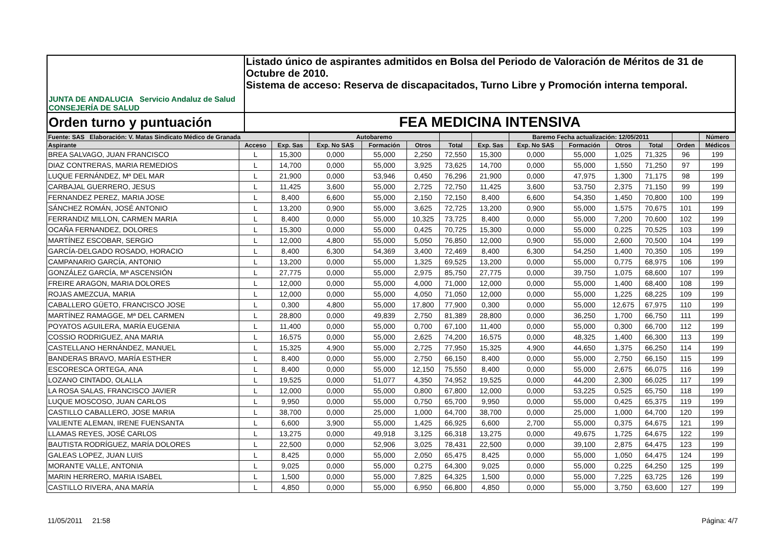| JUNTA DE ANDALUCIA Servicio Andaluz de Salud CONSEJERÍA DE SALUD | Listado único de aspirantes admitidos en Bolsa del Periodo de Valoración de Méritos de 31 de Octubre de 2010. Sistema de acceso: Reserva de discapacitados, Turno Libre y Promoción interna temporal. |
| Orden turno y puntuación | FEA MEDICINA INTENSIVA |
| Fuente: SAS Elaboración: V. Matas Sindicato Médico de Granada | | | Autobaremo | | | | | Baremo Fecha actualización: 12/05/2011 | | | | | Número |
| --- | --- | --- | --- | --- | --- | --- | --- | --- | --- | --- | --- | --- | --- |
| Aspirante | Acceso | Exp. Sas | Exp. No SAS | Formación | Otros | Total | Exp. Sas | Exp. No SAS | Formación | Otros | Total | Orden | Médicos |
| BREA SALVAGO, JUAN FRANCISCO | L | 15,300 | 0,000 | 55,000 | 2,250 | 72,550 | 15,300 | 0,000 | 55,000 | 1,025 | 71,325 | 96 | 199 |
| DIAZ CONTRERAS, MARIA REMEDIOS | L | 14,700 | 0,000 | 55,000 | 3,925 | 73,625 | 14,700 | 0,000 | 55,000 | 1,550 | 71,250 | 97 | 199 |
| LUQUE FERNÁNDEZ, Mª DEL MAR | L | 21,900 | 0,000 | 53,946 | 0,450 | 76,296 | 21,900 | 0,000 | 47,975 | 1,300 | 71,175 | 98 | 199 |
| CARBAJAL GUERRERO, JESUS | L | 11,425 | 3,600 | 55,000 | 2,725 | 72,750 | 11,425 | 3,600 | 53,750 | 2,375 | 71,150 | 99 | 199 |
| FERNANDEZ PEREZ, MARIA JOSE | L | 8,400 | 6,600 | 55,000 | 2,150 | 72,150 | 8,400 | 6,600 | 54,350 | 1,450 | 70,800 | 100 | 199 |
| SÁNCHEZ ROMÁN, JOSÉ ANTONIO | L | 13,200 | 0,900 | 55,000 | 3,625 | 72,725 | 13,200 | 0,900 | 55,000 | 1,575 | 70,675 | 101 | 199 |
| FERRANDIZ MILLON, CARMEN MARIA | L | 8,400 | 0,000 | 55,000 | 10,325 | 73,725 | 8,400 | 0,000 | 55,000 | 7,200 | 70,600 | 102 | 199 |
| OCAÑA FERNANDEZ, DOLORES | L | 15,300 | 0,000 | 55,000 | 0,425 | 70,725 | 15,300 | 0,000 | 55,000 | 0,225 | 70,525 | 103 | 199 |
| MARTÍNEZ ESCOBAR, SERGIO | L | 12,000 | 4,800 | 55,000 | 5,050 | 76,850 | 12,000 | 0,900 | 55,000 | 2,600 | 70,500 | 104 | 199 |
| GARCÍA-DELGADO ROSADO, HORACIO | L | 8,400 | 6,300 | 54,369 | 3,400 | 72,469 | 8,400 | 6,300 | 54,250 | 1,400 | 70,350 | 105 | 199 |
| CAMPANARIO GARCÍA, ANTONIO | L | 13,200 | 0,000 | 55,000 | 1,325 | 69,525 | 13,200 | 0,000 | 55,000 | 0,775 | 68,975 | 106 | 199 |
| GONZÁLEZ GARCÍA, Mª ASCENSIÓN | L | 27,775 | 0,000 | 55,000 | 2,975 | 85,750 | 27,775 | 0,000 | 39,750 | 1,075 | 68,600 | 107 | 199 |
| FREIRE ARAGON, MARIA DOLORES | L | 12,000 | 0,000 | 55,000 | 4,000 | 71,000 | 12,000 | 0,000 | 55,000 | 1,400 | 68,400 | 108 | 199 |
| ROJAS AMEZCUA, MARIA | L | 12,000 | 0,000 | 55,000 | 4,050 | 71,050 | 12,000 | 0,000 | 55,000 | 1,225 | 68,225 | 109 | 199 |
| CABALLERO GÜETO, FRANCISCO JOSE | L | 0,300 | 4,800 | 55,000 | 17,800 | 77,900 | 0,300 | 0,000 | 55,000 | 12,675 | 67,975 | 110 | 199 |
| MARTÍNEZ RAMAGGE, Mª DEL CARMEN | L | 28,800 | 0,000 | 49,839 | 2,750 | 81,389 | 28,800 | 0,000 | 36,250 | 1,700 | 66,750 | 111 | 199 |
| POYATOS AGUILERA, MARÍA EUGENIA | L | 11,400 | 0,000 | 55,000 | 0,700 | 67,100 | 11,400 | 0,000 | 55,000 | 0,300 | 66,700 | 112 | 199 |
| COSSIO RODRIGUEZ, ANA MARIA | L | 16,575 | 0,000 | 55,000 | 2,625 | 74,200 | 16,575 | 0,000 | 48,325 | 1,400 | 66,300 | 113 | 199 |
| CASTELLANO HERNÁNDEZ, MANUEL | L | 15,325 | 4,900 | 55,000 | 2,725 | 77,950 | 15,325 | 4,900 | 44,650 | 1,375 | 66,250 | 114 | 199 |
| BANDERAS BRAVO, MARÍA ESTHER | L | 8,400 | 0,000 | 55,000 | 2,750 | 66,150 | 8,400 | 0,000 | 55,000 | 2,750 | 66,150 | 115 | 199 |
| ESCORESCA ORTEGA, ANA | L | 8,400 | 0,000 | 55,000 | 12,150 | 75,550 | 8,400 | 0,000 | 55,000 | 2,675 | 66,075 | 116 | 199 |
| LOZANO CINTADO, OLALLA | L | 19,525 | 0,000 | 51,077 | 4,350 | 74,952 | 19,525 | 0,000 | 44,200 | 2,300 | 66,025 | 117 | 199 |
| LA ROSA SALAS, FRANCISCO JAVIER | L | 12,000 | 0,000 | 55,000 | 0,800 | 67,800 | 12,000 | 0,000 | 53,225 | 0,525 | 65,750 | 118 | 199 |
| LUQUE MOSCOSO, JUAN CARLOS | L | 9,950 | 0,000 | 55,000 | 0,750 | 65,700 | 9,950 | 0,000 | 55,000 | 0,425 | 65,375 | 119 | 199 |
| CASTILLO CABALLERO, JOSE MARIA | L | 38,700 | 0,000 | 25,000 | 1,000 | 64,700 | 38,700 | 0,000 | 25,000 | 1,000 | 64,700 | 120 | 199 |
| VALIENTE ALEMAN, IRENE FUENSANTA | L | 6,600 | 3,900 | 55,000 | 1,425 | 66,925 | 6,600 | 2,700 | 55,000 | 0,375 | 64,675 | 121 | 199 |
| LLAMAS REYES, JOSÉ CARLOS | L | 13,275 | 0,000 | 49,918 | 3,125 | 66,318 | 13,275 | 0,000 | 49,675 | 1,725 | 64,675 | 122 | 199 |
| BAUTISTA RODRÍGUEZ, MARÍA DOLORES | L | 22,500 | 0,000 | 52,906 | 3,025 | 78,431 | 22,500 | 0,000 | 39,100 | 2,875 | 64,475 | 123 | 199 |
| GALEAS LOPEZ, JUAN LUIS | L | 8,425 | 0,000 | 55,000 | 2,050 | 65,475 | 8,425 | 0,000 | 55,000 | 1,050 | 64,475 | 124 | 199 |
| MORANTE VALLE, ANTONIA | L | 9,025 | 0,000 | 55,000 | 0,275 | 64,300 | 9,025 | 0,000 | 55,000 | 0,225 | 64,250 | 125 | 199 |
| MARIN HERRERO, MARIA ISABEL | L | 1,500 | 0,000 | 55,000 | 7,825 | 64,325 | 1,500 | 0,000 | 55,000 | 7,225 | 63,725 | 126 | 199 |
| CASTILLO RIVERA, ANA MARÍA | L | 4,850 | 0,000 | 55,000 | 6,950 | 66,800 | 4,850 | 0,000 | 55,000 | 3,750 | 63,600 | 127 | 199 |
11/05/2011 21:58 Página: 4/7